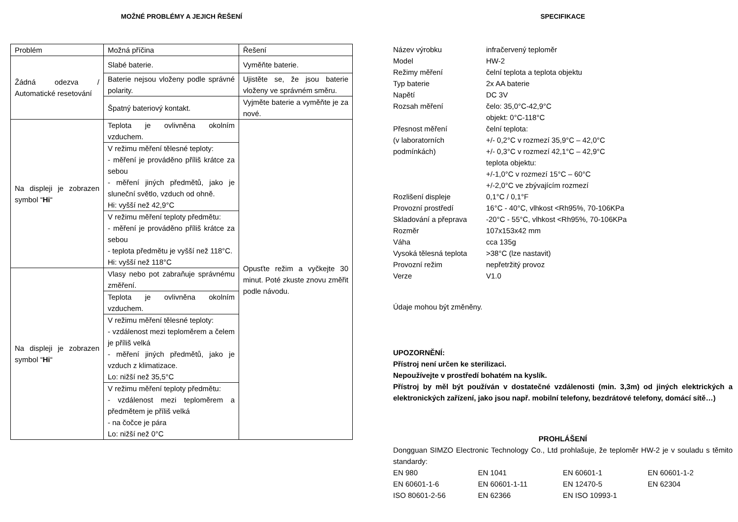MOŽNÉ PROBLÉMY A JEJICH ŘEŠENÍ
| Problém | Možná příčina | Řešení |
| Žádná odezva / Automatické resetování | Slabé baterie. | Vyměňte baterie. |
| | Baterie nejsou vloženy podle správné polarity. | Ujistěte se, že jsou baterie vloženy ve správném směru. |
| | Špatný bateriový kontakt. | Vyjměte baterie a vyměňte je za nové. |
| Na displeji je zobrazen symbol “ Hi “ | Teplota je ovlivněna okolním vzduchem. | Opusťte režim a vyčkejte 30 minut. Poté zkuste znovu změřit podle návodu. |
| | V režimu měření tělesné teploty: - měření je prováděno příliš krátce za sebou - měření jiných předmětů, jako je sluneční světlo, vzduch od ohně. Hi: vyšší než 42,9°C | |
| | V režimu měření teploty předmětu: - měření je prováděno příliš krátce za sebou - teplota předmětu je vyšší než 118°C. Hi: vyšší než 118°C | |
| Na displeji je zobrazen symbol “ Hi “ | Vlasy nebo pot zabraňuje správnému změření. | |
| | Teplota je ovlivněna okolním vzduchem. | |
| | V režimu měření tělesné teploty: - vzdálenost mezi teploměrem a čelem je příliš velká - měření jiných předmětů, jako je vzduch z klimatizace. Lo: nižší než 35,5°C | |
| | V režimu měření teploty předmětu: - vzdálenost mezi teploměrem a předmětem je příliš velká - na čočce je pára Lo: nižší než 0°C | |
SPECIFIKACE
| Název výrobku | infračervený teploměr |
| Model | HW-2 |
| Režimy měření | čelní teplota a teplota objektu |
| Typ baterie | 2x AA baterie |
| Napětí | DC 3V |
| Rozsah měření | čelo: 35,0°C-42,9°C objekt: 0°C-118°C |
| Přesnost měření (v laboratorních podmínkách) | čelní teplota: +/- 0,2°C v rozmezí 35,9°C – 42,0°C +/- 0,3°C v rozmezí 42,1°C – 42,9°C teplota objektu: +/-1,0°C v rozmezí 15°C – 60°C +/-2,0°C ve zbývajícím rozmezí |
| Rozlišení displeje | 0,1°C / 0,1°F |
| Provozní prostředí | 16°C - 40°C, vlhkost <Rh95%, 70-106KPa |
| Skladování a přeprava | -20°C - 55°C, vlhkost <Rh95%, 70-106KPa |
| Rozměr | 107x153x42 mm |
| Váha | cca 135g |
| Vysoká tělesná teplota | >38°C (lze nastavit) |
| Provozní režim | nepřetržitý provoz |
| Verze | V1.0 |
Údaje mohou být změněny.
UPOZORNĚNÍ:
Přístroj není určen ke sterilizaci.
Nepoužívejte v prostředí bohatém na kyslík.
Přístroj by měl být používán v dostatečné vzdálenosti (min. 3,3m) od jiných elektrických a elektronických zařízení, jako jsou např. mobilní telefony, bezdrátové telefony, domácí sítě…)
PROHLÁŠENÍ
Dongguan SIMZO Electronic Technology Co., Ltd prohlašuje, že teploměr HW-2 je v souladu s těmito standardy:
| EN 980 | EN 1041 | EN 60601-1 | EN 60601-1-2 |
| EN 60601-1-6 | EN 60601-1-11 | EN 12470-5 | EN 62304 |
| ISO 80601-2-56 | EN 62366 | EN ISO 10993-1 | |